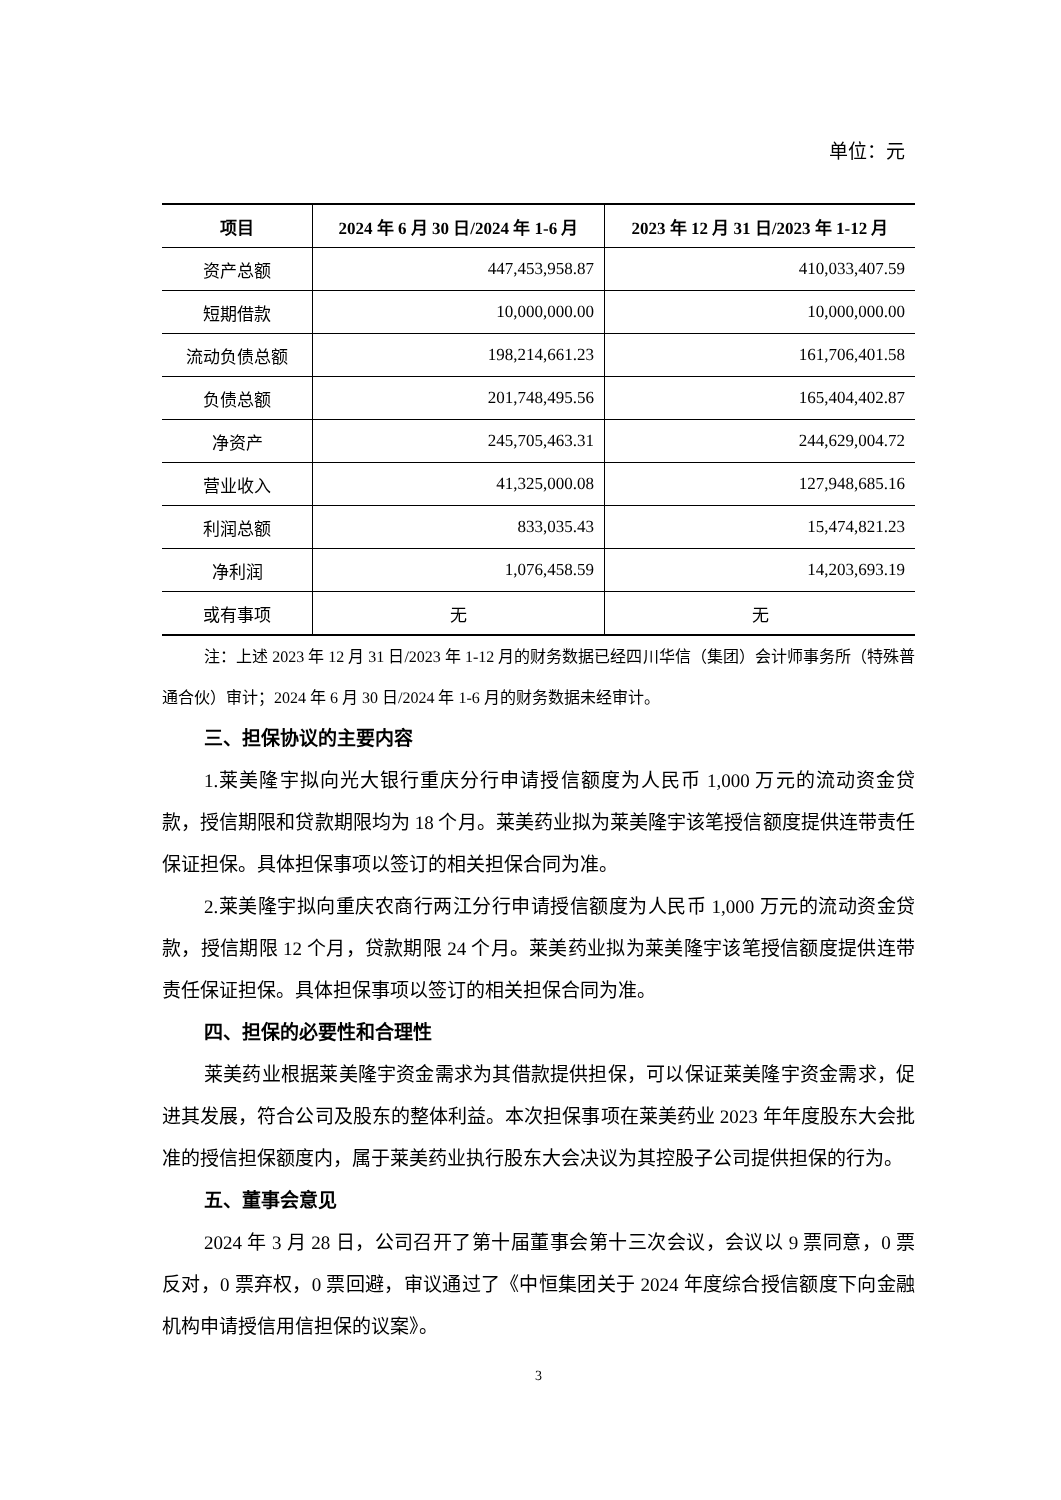单位：元
| 项目 | 2024 年 6 月 30 日/2024 年 1-6 月 | 2023 年 12 月 31 日/2023 年 1-12 月 |
| --- | --- | --- |
| 资产总额 | 447,453,958.87 | 410,033,407.59 |
| 短期借款 | 10,000,000.00 | 10,000,000.00 |
| 流动负债总额 | 198,214,661.23 | 161,706,401.58 |
| 负债总额 | 201,748,495.56 | 165,404,402.87 |
| 净资产 | 245,705,463.31 | 244,629,004.72 |
| 营业收入 | 41,325,000.08 | 127,948,685.16 |
| 利润总额 | 833,035.43 | 15,474,821.23 |
| 净利润 | 1,076,458.59 | 14,203,693.19 |
| 或有事项 | 无 | 无 |
注：上述 2023 年 12 月 31 日/2023 年 1-12 月的财务数据已经四川华信（集团）会计师事务所（特殊普通合伙）审计；2024 年 6 月 30 日/2024 年 1-6 月的财务数据未经审计。
三、担保协议的主要内容
1.莱美隆宇拟向光大银行重庆分行申请授信额度为人民币 1,000 万元的流动资金贷款，授信期限和贷款期限均为 18 个月。莱美药业拟为莱美隆宇该笔授信额度提供连带责任保证担保。具体担保事项以签订的相关担保合同为准。
2.莱美隆宇拟向重庆农商行两江分行申请授信额度为人民币 1,000 万元的流动资金贷款，授信期限 12 个月，贷款期限 24 个月。莱美药业拟为莱美隆宇该笔授信额度提供连带责任保证担保。具体担保事项以签订的相关担保合同为准。
四、担保的必要性和合理性
莱美药业根据莱美隆宇资金需求为其借款提供担保，可以保证莱美隆宇资金需求，促进其发展，符合公司及股东的整体利益。本次担保事项在莱美药业 2023 年年度股东大会批准的授信担保额度内，属于莱美药业执行股东大会决议为其控股子公司提供担保的行为。
五、董事会意见
2024 年 3 月 28 日，公司召开了第十届董事会第十三次会议，会议以 9 票同意，0 票反对，0 票弃权，0 票回避，审议通过了《中恒集团关于 2024 年度综合授信额度下向金融机构申请授信用信担保的议案》。
3